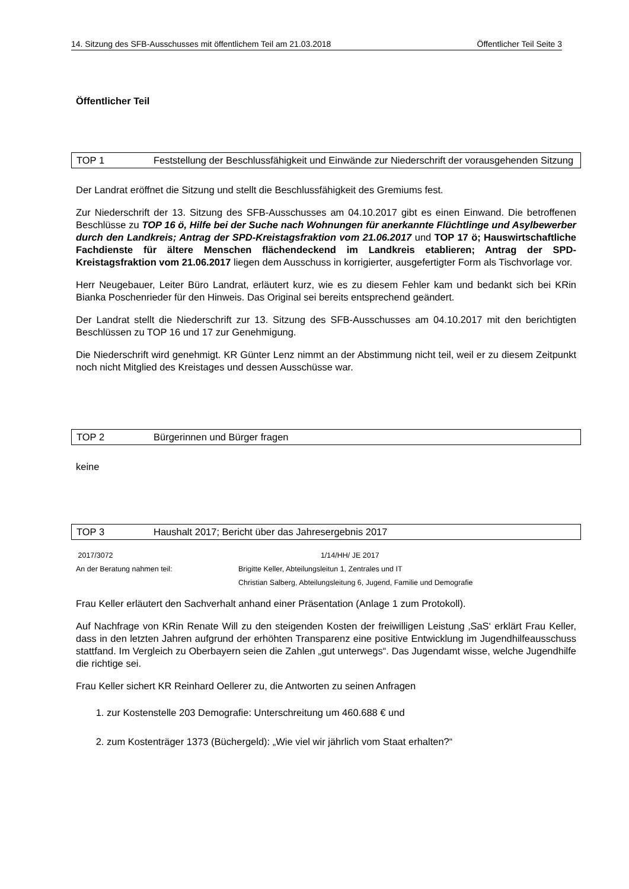14. Sitzung des SFB-Ausschusses mit öffentlichem Teil am 21.03.2018 Öffentlicher Teil Seite 3
Öffentlicher Teil
TOP 1 Feststellung der Beschlussfähigkeit und Einwände zur Niederschrift der vorausgehenden Sitzung
Der Landrat eröffnet die Sitzung und stellt die Beschlussfähigkeit des Gremiums fest.
Zur Niederschrift der 13. Sitzung des SFB-Ausschusses am 04.10.2017 gibt es einen Einwand. Die betroffenen Beschlüsse zu TOP 16 ö, Hilfe bei der Suche nach Wohnungen für anerkannte Flüchtlinge und Asylbewerber durch den Landkreis; Antrag der SPD-Kreistagsfraktion vom 21.06.2017 und TOP 17 ö; Hauswirtschaftliche Fachdienste für ältere Menschen flächendeckend im Landkreis etablieren; Antrag der SPD-Kreistagsfraktion vom 21.06.2017 liegen dem Ausschuss in korrigierter, ausgefertigter Form als Tischvorlage vor.
Herr Neugebauer, Leiter Büro Landrat, erläutert kurz, wie es zu diesem Fehler kam und bedankt sich bei KRin Bianka Poschenrieder für den Hinweis. Das Original sei bereits entsprechend geändert.
Der Landrat stellt die Niederschrift zur 13. Sitzung des SFB-Ausschusses am 04.10.2017 mit den berichtigten Beschlüssen zu TOP 16 und 17 zur Genehmigung.
Die Niederschrift wird genehmigt. KR Günter Lenz nimmt an der Abstimmung nicht teil, weil er zu diesem Zeitpunkt noch nicht Mitglied des Kreistages und dessen Ausschüsse war.
TOP 2 Bürgerinnen und Bürger fragen
keine
TOP 3 Haushalt 2017; Bericht über das Jahresergebnis 2017
| 2017/3072 | 1/14/HH/ JE 2017 |
| An der Beratung nahmen teil: | Brigitte Keller, Abteilungsleitun 1, Zentrales und IT |
| | Christian Salberg, Abteilungsleitung 6, Jugend, Familie und Demografie |
Frau Keller erläutert den Sachverhalt anhand einer Präsentation (Anlage 1 zum Protokoll).
Auf Nachfrage von KRin Renate Will zu den steigenden Kosten der freiwilligen Leistung ‚SaS‘ erklärt Frau Keller, dass in den letzten Jahren aufgrund der erhöhten Transparenz eine positive Entwicklung im Jugendhilfeausschuss stattfand. Im Vergleich zu Oberbayern seien die Zahlen „gut unterwegs“. Das Jugendamt wisse, welche Jugendhilfe die richtige sei.
Frau Keller sichert KR Reinhard Oellerer zu, die Antworten zu seinen Anfragen
1. zur Kostenstelle 203 Demografie: Unterschreitung um 460.688 € und
2. zum Kostenträger 1373 (Büchergeld): „Wie viel wir jährlich vom Staat erhalten?“